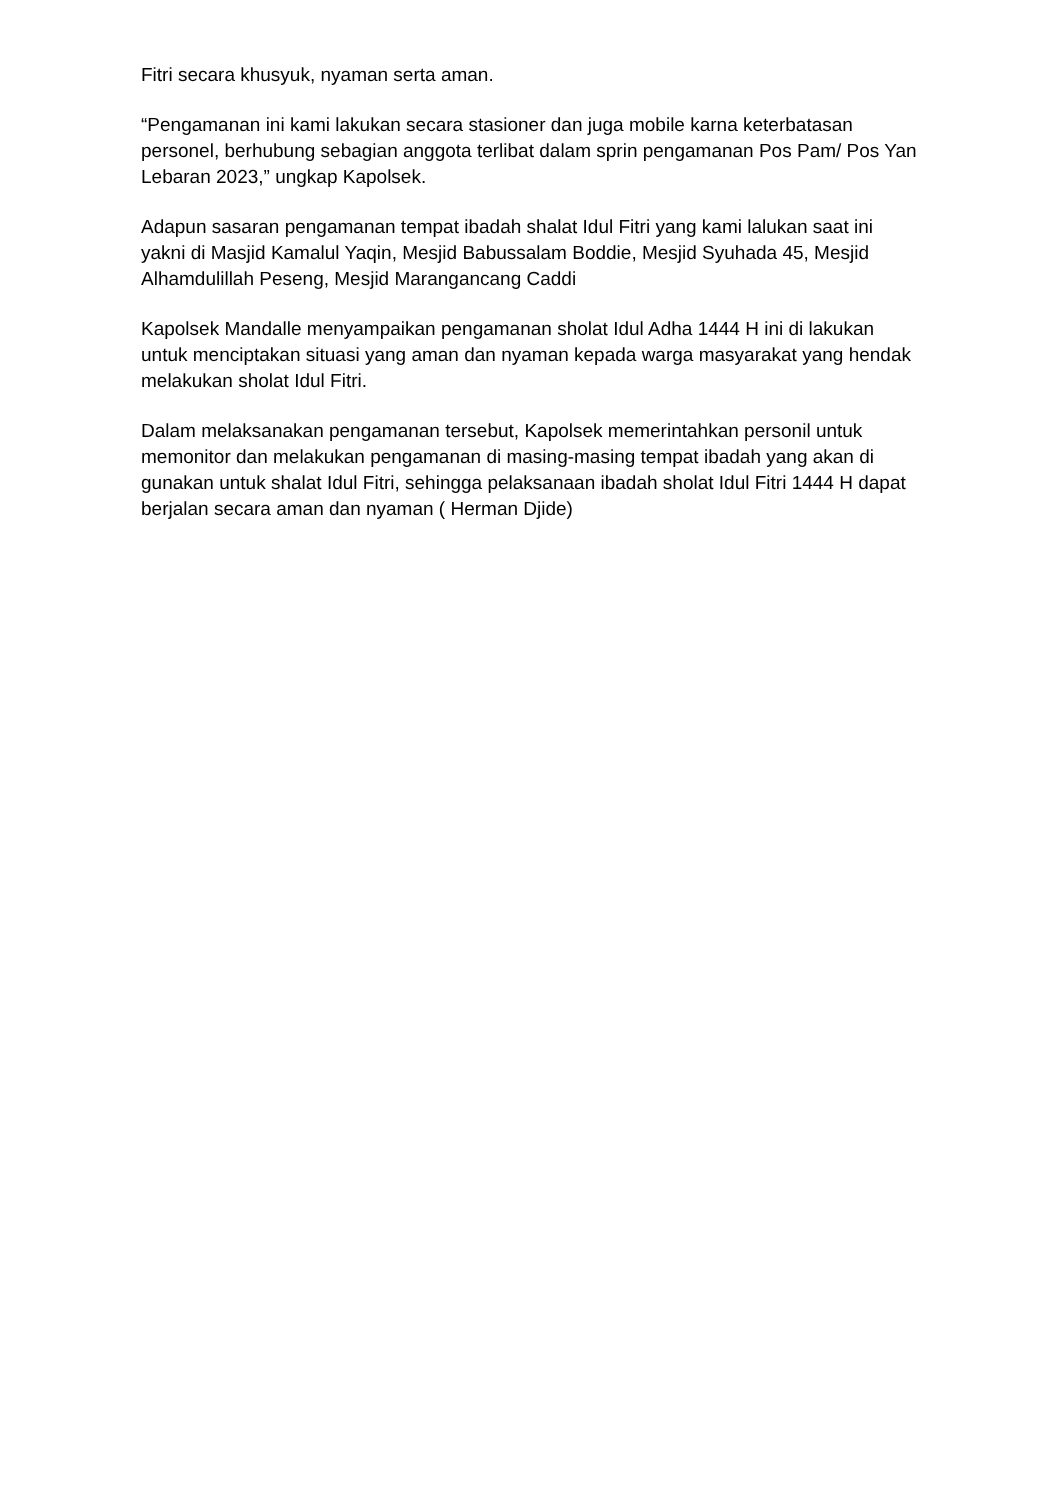Fitri secara khusyuk, nyaman serta aman.
“Pengamanan ini kami lakukan secara stasioner dan juga mobile karna keterbatasan personel, berhubung sebagian anggota terlibat dalam sprin pengamanan Pos Pam/ Pos Yan Lebaran 2023,” ungkap Kapolsek.
Adapun sasaran pengamanan tempat ibadah shalat Idul Fitri yang kami lalukan saat ini yakni di Masjid Kamalul Yaqin, Mesjid Babussalam Boddie, Mesjid Syuhada 45, Mesjid Alhamdulillah Peseng, Mesjid Marangancang Caddi
Kapolsek Mandalle menyampaikan pengamanan sholat Idul Adha 1444 H ini di lakukan untuk menciptakan situasi yang aman dan nyaman kepada warga masyarakat yang hendak melakukan sholat Idul Fitri.
Dalam melaksanakan pengamanan tersebut, Kapolsek memerintahkan personil untuk memonitor dan melakukan pengamanan di masing-masing tempat ibadah yang akan di gunakan untuk shalat Idul Fitri, sehingga pelaksanaan ibadah sholat Idul Fitri 1444 H dapat berjalan secara aman dan nyaman ( Herman Djide)